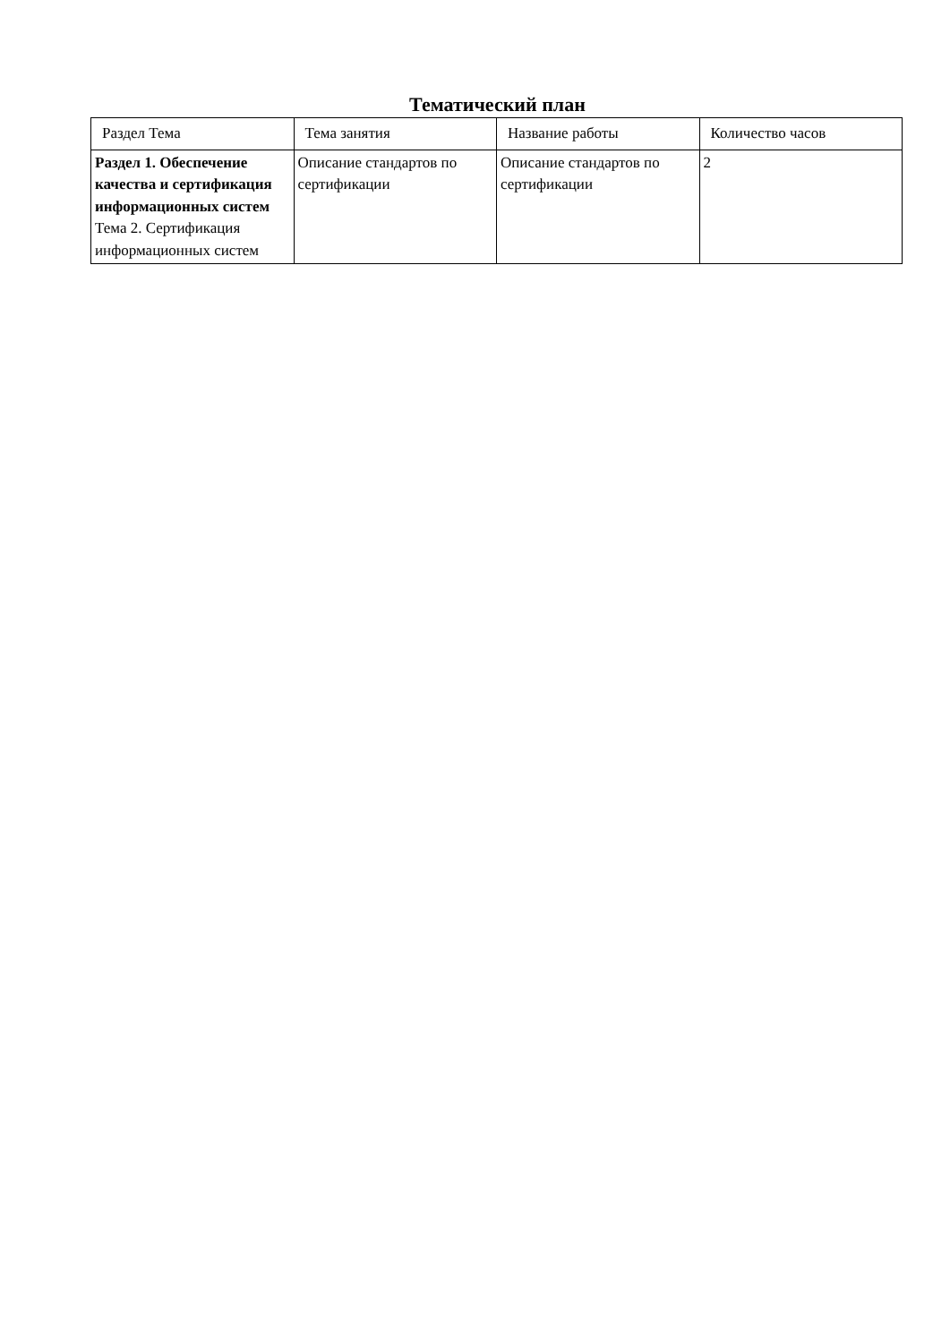Тематический план
| Раздел Тема | Тема занятия | Название работы | Количество часов |
| --- | --- | --- | --- |
| Раздел 1. Обеспечение качества и сертификация информационных систем Тема 2. Сертификация информационных систем | Описание стандартов по сертификации | Описание стандартов по сертификации | 2 |